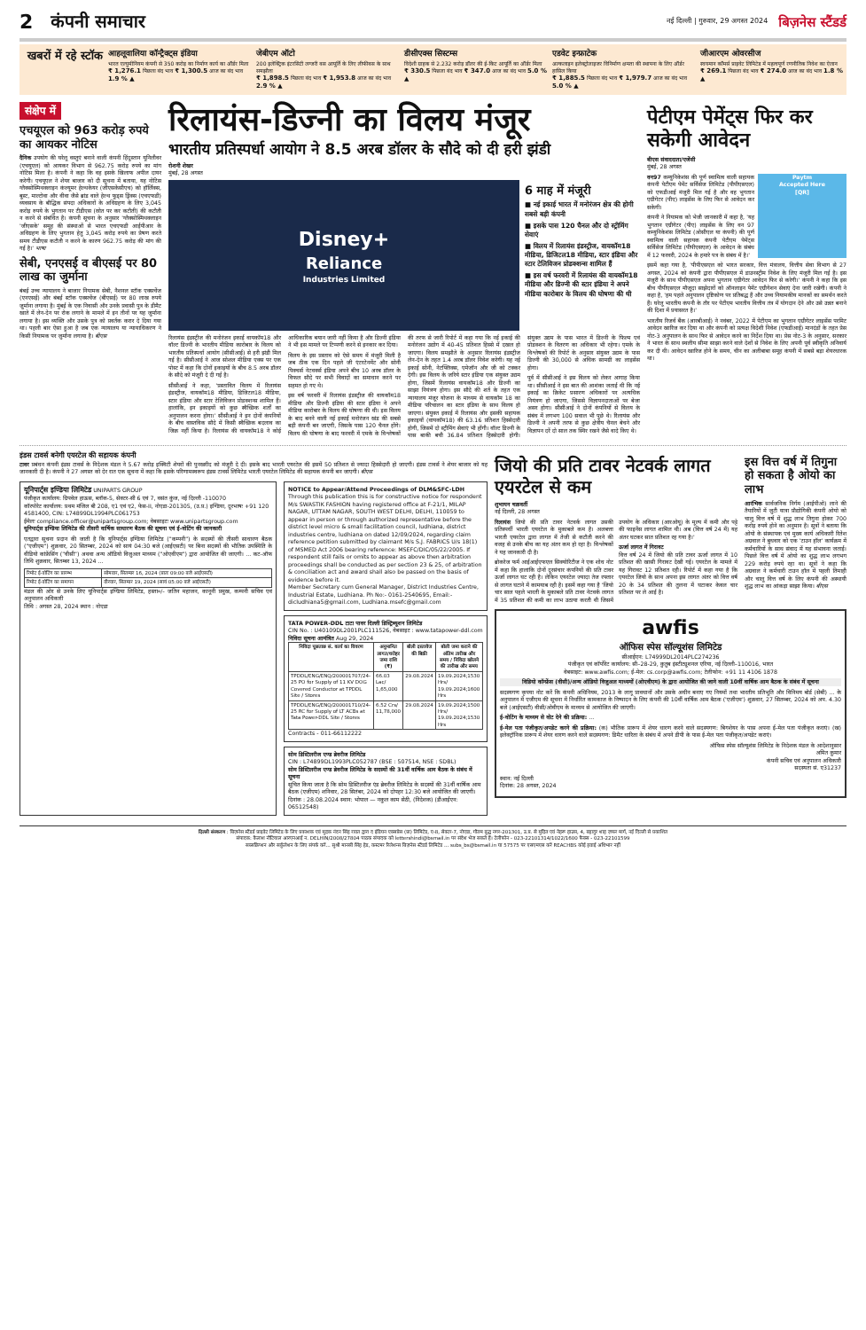2 कंपनी समाचार नई दिल्ली | गुरुवार, 29 अगस्त 2024 बिज़नेस स्टैंडर्ड
खबरों में रहे स्टॉक
आहलूवालिया कॉन्ट्रैक्ट्स इंडिया
भारत एल्युमीनियम कंपनी से 350 करोड़ का निर्माण कार्य का ऑर्डर मिला
₹ 1,276.1 पिछला बंद भाव ₹ 1,300.5 आज का बंद भाव 1.9 % ▲
जेबीएम ऑटो
200 इलेक्ट्रिक इंटरसिटी लग्जरी बस आपूर्ति के लिए लीफीबस के साथ समझौता
₹ 1,898.5 पिछला बंद भाव ₹ 1,953.8 आज का बंद भाव 2.9 % ▲
डीसीएक्स सिस्टम्स
विदेशी ग्राहक से 2.232 करोड़ डॉलर की ई-किट आपूर्ति का ऑर्डर मिला
₹ 330.5 पिछला बंद भाव ₹ 347.0 आज का बंद भाव 5.0 % ▲
एडवेट इन्फ्राटेक
अल्कलाइन इलेक्ट्रोलाइजर विनिर्माण क्षमता की स्थापना के लिए ऑर्डर हासिल किया
₹ 1,885.5 पिछला बंद भाव ₹ 1,979.7 आज का बंद भाव 5.0 % ▲
जीआरएम ओवरसीज
स्वयमान कॉमर्स प्राइवेट लिमिटेड में महत्वपूर्ण रणनीतिक निवेश का ऐलान
₹ 269.1 पिछला बंद भाव ₹ 274.0 आज का बंद भाव 1.8 % ▲
संक्षेप में
एचयूएल को 963 करोड़ रुपये का आयकर नोटिस
दैनिक उपयोग की घरेलू वस्तुएं बनाने वाली कंपनी हिंदुस्तान यूनिलीवर (एचयूएल) को आयकर विभाग से 962.75 करोड़ रुपये का मांग नोटिस मिला है। कंपनी ने कहा कि वह इसके खिलाफ अपील दायर करेगी। एचयूएल ने शेयर बाजार को दी सूचना में बताया, यह नोटिस ग्लैक्सोस्मिथक्लाइन कंज्यूमर हेल्थकेयर (जीएसकेसीएच) को हॉर्लिक्स, बूस्ट, माल्टोवा और वीवा जैसे ब्रांड वाले हेल्थ फूड्स ड्रिंक्स (एचएफडी) व्यवसाय के बौद्धिक संपदा अधिकारों के अधिग्रहण के लिए 3,045 करोड़ रुपये के भुगतान पर टीडीएस (स्रोत पर कर कटौती) की कटौती न करने से संबंधित है। कंपनी सूचना के अनुसार 'ग्लैक्सोस्मिथक्लाइन 'जीएसके' समूह की संस्थाओं से भारत एचएफडी आईपीआर के अधिग्रहण के लिए भुगतान हेतु 3,045 करोड़ रुपये का प्रेषण करते समय टीडीएस कटौती न करने के कारण 962.75 करोड़ की मांग की गई है।' भाषा
सेबी, एनएसई व बीएसई पर 80 लाख का जुर्माना
बंबई उच्च न्यायालय ने बाजार नियामक सेबी, नैशनल स्टॉक एक्सचेंज (एनएसई) और बंबई स्टॉक एक्सचेंज (बीएसई) पर 80 लाख रुपये जुर्माना लगाया है। मुंबई के एक निवासी और उनके प्रवासी पुत्र के डीमैट खाते में लेन-देन पर रोक लगाने के मामले में इन तीनों पर यह जुर्माना लगाया है। इस व्यक्ति और उसके पुत्र को प्रवर्तक करार दे दिया गया था। पहली बार ऐसा हुआ है जब एक न्यायालय या न्यायाधिकरण ने किसी नियामक पर जुर्माना लगाया है। बीएस
रिलायंस-डिज्नी का विलय मंजूर
भारतीय प्रतिस्पर्धा आयोग ने 8.5 अरब डॉलर के सौदे को दी हरी झंडी
रोशनी शेखर
मुंबई, 28 अगस्त
Disney+
Reliance
Industries Limited
6 माह में मंजूरी
■ नई इकाई भारत में मनोरंजन क्षेत्र की होगी सबसे बड़ी कंपनी
■ इसके पास 120 चैनल और दो स्ट्रीमिंग सेवाएं
■ विलय में रिलायंस इंडस्ट्रीज, वायकॉम18 मीडिया, डिजिटल18 मीडिया, स्टार इंडिया और स्टार टेलिविजन प्रोडक्शन्स शामिल हैं
■ इस वर्ष फरवरी में रिलायंस की वायकॉम18 मीडिया और डिज्नी की स्टार इंडिया ने अपने मीडिया कारोबार के विलय की घोषणा की थी
रिलायंस इंडस्ट्रीज की मनोरंजन इकाई वायकॉम18 और वॉल्ट डिज्नी के भारतीय मीडिया कारोबार के विलय को भारतीय प्रतिस्पर्धा आयोग (सीसीआई) से हरी झंडी मिल गई है। सीसीआई ने आज सोशल मीडिया एक्स पर एक पोस्ट में कहा कि दोनों इकाइयों के बीच 8.5 अरब डॉलर के सौदे को मंजूरी दे दी गई है।
सीसीआई ने कहा, 'प्रस्तावित विलय में रिलायंस इंडस्ट्रीज, वायकॉम18 मीडिया, डिजिटल18 मीडिया, स्टार इंडिया और स्टार टेलिविजन प्रोडक्शन्स शामिल हैं। हालांकि, इन इकाइयों को कुछ स्वैच्छिक शर्तों का अनुपालन करना होगा।' सीसीआई ने इन दोनों कंपनियों के बीच वास्तविक सौदे में किसी स्वैच्छिक बदलाव का जिक्र नहीं किया है। रिलायंस की वायकॉम18 ने कोई आधिकारिक बयान जारी नहीं किया है और डिज्नी इंडिया ने भी इस मामले पर टिप्पणी करने से इनकार कर दिया।
विलय के इस प्रस्ताव को ऐसे समय में मंजूरी मिली है जब ठीक एक दिन पहले जी एंटरटेनमेंट और सोनी पिक्चर्स नेटवर्क्स इंडिया अपने बीच 10 अरब डॉलर के विफल सौदे पर सभी विवादों का समाधान करने पर सहमत हो गए थे।
इस वर्ष फरवरी में रिलायंस इंडस्ट्रीज की वायकॉम18 मीडिया और डिज्नी इंडिया की स्टार इंडिया ने अपने मीडिया कारोबार के विलय की घोषणा की थी। इस विलय के बाद बनने वाली नई इकाई मनोरंजन खंड की सबसे बड़ी कंपनी बन जाएगी, जिसके पास 120 चैनल होंगे। विलय की घोषणा के बाद फरवरी में एमके के विश्लेषकों की तरफ से जारी रिपोर्ट में कहा गया कि नई इकाई की मनोरंजन उद्योग में 40-45 प्रतिशत हिस्से में दखल हो जाएगा। विलय समझौते के अनुसार रिलायंस इंडस्ट्रीज लेन-देन के तहत 1.4 अरब डॉलर निवेश करेगी। यह नई इकाई सोनी, नेटफ्लिक्स, एमेजॉन और जी को टक्कर देगी। इस विलय के जरिये स्टार इंडिया एक संयुक्त उद्यम होगा, जिसमें रिलायंस वायकॉम18 और डिज्नी का साझा नियंत्रण होगा। इस सौदे की शर्त के तहत एक न्यायालय मंजूर योजना के माध्यम से वायकॉम 18 का मीडिया परिचालन का स्टार इंडिया के साथ विलय हो जाएगा। संयुक्त इकाई में रिलायंस और इसकी सहायक इकाइयों (वायकॉम18) की 63.16 प्रतिशत हिस्सेदारी होगी, जिसमें दो स्ट्रीमिंग सेवाएं भी होंगी। वॉल्ट डिज्नी के पास बाकी बची 36.84 प्रतिशत हिस्सेदारी होगी। संयुक्त उद्यम के पास भारत में डिज्नी के फिल्म एवं प्रोडक्शन के वितरण का अधिकार भी रहेगा। एमके के विश्लेषकों की रिपोर्ट के अनुसार संयुक्त उद्यम के पास डिज्नी की 30,000 से अधिक सामग्री का लाइसेंस होगा।
पूर्व में सीसीआई ने इस विलय को लेकर आगाह किया था। सीसीआई ने इस बात की आशंका जताई थी कि नई इकाई का क्रिकेट प्रसारण अधिकारों पर अत्यधिक नियंत्रण हो जाएगा, जिससे विज्ञापनदाताओं पर बेजा असर होगा। सीसीआई ने दोनों कंपनियों से विलय के संबंध में लगभग 100 सवाल भी पूछे थे। रिलायंस और डिज्नी ने अपनी तरफ से कुछ क्षेत्रीय चैनल बेचने और विज्ञापन दरें दो साल तक स्थिर रखने जैसे वादे किए थे।
पेटीएम पेमेंट्स फिर कर सकेगी आवेदन
बीएस संवाददाता/एजेंसी
मुंबई, 28 अगस्त
Paytm
Accepted Here
[QR]
वन97 कम्युनिकेशंस की पूर्ण स्वामित्व वाली सहायक कंपनी पेटीएम पेमेंट सर्विसेज लिमिटेड (पीपीएसएल) को एफडीआई मंजूरी मिल गई है और वह भुगतान एग्रीगेटर (पीए) लाइसेंस के लिए फिर से आवेदन कर सकेगी।
कंपनी ने नियामक को भेजी जानकारी में कहा है, 'यह भुगतान एग्रीगेटर (पीए) लाइसेंस के लिए वन 97 कम्युनिकेशंस लिमिटेड (ओसीएल या कंपनी) की पूर्ण स्वामित्व वाली सहायक कंपनी पेटीएम पेमेंट्स सर्विसेज लिमिटेड (पीपीएसएल) के आवेदन के संबंध में 12 फरवरी, 2024 के हमारे पत्र के संबंध में है।'
इसमें कहा गया है, 'पीपीएसएल को भारत सरकार, वित्त मंत्रालय, वित्तीय सेवा विभाग से 27 अगस्त, 2024 को कंपनी द्वारा पीपीएसएल में डाउनस्ट्रीम निवेश के लिए मंजूरी मिल गई है। इस मंजूरी के साथ पीपीएसएल अपना भुगतान एग्रीगेटर आवेदन फिर से करेगी।' कंपनी ने कहा कि इस बीच पीपीएसएल मौजूदा साझेदारों को ऑनलाइन पेमेंट एग्रीगेशन सेवाएं देना जारी रखेगी। कंपनी ने कहा है, 'हम पहले अनुपालन दृष्टिकोण पर प्रतिबद्ध हैं और उच्च नियामकीय मानकों का समर्थन करते हैं। घरेलू भारतीय कंपनी के तौर पर पेटीएम भारतीय वित्तीय तंत्र में योगदान देने और उसे उन्नत बनाने की दिशा में प्रयासरत है।'
भारतीय रिजर्व बैंक (आरबीआई) ने नवंबर, 2022 में पेटीएम का भुगतान एग्रीगेटर लाइसेंस परमिट आवेदन खारिज कर दिया था और कंपनी को प्रत्यक्ष विदेशी निवेश (एफडीआई) मानदंडों के तहत प्रेस नोट-3 अनुपालन के साथ फिर से आवेदन करने का निर्देश दिया था। प्रेस नोट-3 के अनुसार, सरकार ने भारत के साथ स्थलीय सीमा साझा करने वाले देशों से निवेश के लिए अपनी पूर्व स्वीकृति अनिवार्य कर दी थी। आवेदन खारिज होने के समय, चीन का अलीबाबा समूह कंपनी में सबसे बड़ा शेयरधारक था।
इंडस टावर्स बनेगी एयरटेल की सहायक कंपनी
टावर प्रबंधन कंपनी इंडस टावर्स के निदेशक मंडल ने 5.67 करोड़ इक्विटी शेयरों की पुनखरीद को मंजूरी दे दी। इसके बाद भारती एयरटेल की इसमें 50 प्रतिशत से ज्यादा हिस्सेदारी हो जाएगी। इंडस टावर्स ने शेयर बाजार को यह जानकारी दी है। कंपनी ने 27 अगस्त को देर रात एक सूचना में कहा कि इसके परिणामस्वरूप इंडस टावर्स लिमिटेड भारती एयरटेल लिमिटेड की सहायक कंपनी बन जाएगी। बीएस
यूनिपार्ट्स इण्डिया लिमिटेड UNIPARTS GROUP
पंजीकृत कार्यालय: ग्रिपवेल हाऊस, ब्लॉक-5, सेक्टर-सी 6 एवं 7, वसंत कुंज, नई दिल्ली -110070
कॉरपोरेट कार्यालय: प्रथम मंजिल बी 208, ए1 एवं ए2, फेस-II, नोएडा-201305, (उ.प्र.) इण्डिया, दूरभाषः +91 120 4581400, CIN: L74899DL1994PLC061753
ईमेलः compliance.officer@unipartsgroup.com; वेबसाइटः www.unipartsgroup.com
यूनिपार्ट्स इण्डिया लिमिटेड की तीसरी वार्षिक साधारण बैठक की सूचना एवं ई-वोटिंग की जानकारी
एतद्वारा सूचना प्रदान की जाती है कि यूनिपार्ट्स इण्डिया लिमिटेड ("कम्पनी") के सदस्यों की तीसरी साधारण बैठक ("एजीएम") शुक्रवार, 20 सितम्बर, 2024 को सायं 04:30 बजे (आईएसटी) पर बिना सदस्यों की भौतिक उपस्थिति के वीडियो कांफ्रेंसिंग ("वीसी") अथवा अन्य ऑडियो विजुअल माध्यम ("ओएवीएम") द्वारा आयोजित की जाएगी। ... कट-ऑफ तिथि शुक्रवार, सितम्बर 13, 2024 ...
| रिमोट ई-वोटिंग का प्रारम्भ | सोमवार, सितम्बर 16, 2024 (प्रातः 09:00 बजे आईएसटी) |
| रिमोट ई-वोटिंग का समापन | वीरवार, सितम्बर 19, 2024 (सायं 05:00 बजे आईएसटी) |
मंडल की ओर से उनके लिए यूनिपार्ट्स इण्डिया लिमिटेड, हस्ता०/- जतिन महाजन, कानूनी प्रमुख, कम्पनी सचिव एवं अनुपालन अधिकारी
तिथि : अगस्त 28, 2024 स्थान : नोएडा
NOTICE to Appear/Attend Proceedings of DLM&SFC-LDH
Through this publication this is for constructive notice for respondent M/s SWASTIK FASHION having registered office at F-21/1, MILAP NAGAR, UTTAM NAGAR, SOUTH WEST DELHI, DELHI, 110059 to appear in person or through authorized representative before the district level micro & small facilitation council, ludhiana, district industries centre, ludhiana on dated 12/09/2024, regarding claim reference petition submitted by claimant M/s S.J. FABRICS U/s 18(1) of MSMED Act 2006 bearing reference: MSEFC/DIC/05/22/2005. If respondent still fails or omits to appear as above then arbitration proceedings shall be conducted as per section 23 & 25, of arbitration & conciliation act and award shall also be passed on the basis of evidence before it.
Member Secretary cum General Manager, District Industries Centre, Industrial Estate, Ludhiana. Ph No:- 0161-2540695, Email:-dicludhiana5@gmail.com, Ludhiana.msefc@gmail.com
TATA POWER-DDL टाटा पावर दिल्ली डिस्ट्रिब्यूशन लिमिटेड
CIN No. : U40109DL2001PLC111526, वेबसाइट : www.tatapower-ddl.com
निविदा सूचना आमंत्रित Aug 29, 2024
| निविदा पूछताछ सं. कार्य का विवरण | अनुमानित लागत/धरोहर जमा राशि (₹) | बोली दस्तावेज की बिक्री | बोली जमा कराने की अंतिम तारीख और समय / निविदा खोलने की तारीख और समय |
| --- | --- | --- | --- |
| TPDDL/ENG/ENQ/200001707/24-25 PO for Supply of 11 KV DOG Covered Conductor at TPDDL Site / Stores | 66.03 Lac/ 1,65,000 | 29.08.2024 | 19.09.2024;1530 Hrs/ 19.09.2024;1600 Hrs |
| TPDDL/ENG/ENQ/200001710/24-25 RC for Supply of LT ACBs at Tata Power-DDL Site / Stores | 6.52 Crs/ 11,78,000 | 29.08.2024 | 19.09.2024;1500 Hrs/ 19.09.2024;1530 Hrs |
Contracts - 011-66112222
सोम डिस्टिलरीज एण्ड ब्रेवरीज लिमिटेड
CIN : L74899DL1993PLC052787 (BSE : 507514, NSE : SDBL)
सोम डिस्टिलरीज एण्ड ब्रेवरीज लिमिटेड के सदस्यों की 31वीं वार्षिक आम बैठक के संबंध में सूचना
सूचित किया जाता है कि सोम डिस्टिलरीज एंड ब्रेवरीज लिमिटेड के सदस्यों की 31वीं वार्षिक आम बैठक (एजीएम) शनिवार, 28 सितंबर, 2024 को दोपहर 12:30 बजे आयोजित की जाएगी।
दिनांक : 28.08.2024 स्थान: भोपाल — नकुल काम सेठी, (निदेशक) (डीआईएन: 06512548)
जियो की प्रति टावर नेटवर्क लागत एयरटेल से कम
शुभायन चक्रवर्ती
नई दिल्ली, 28 अगस्त
रिलायंस जियो की प्रति टावर नेटवर्क लागत उसकी प्रतिस्पर्धी भारती एयरटेल के मुकाबले कम है। अलबत्ता भारती एयरटेल द्वारा लागत में तेजी से कटौती करने की वजह से उनके बीच का यह अंतर कम हो रहा है। विश्लेषकों ने यह जानकारी दी है।
ब्रोकरेज फर्म आईआईएफएल सिक्योरिटीज ने एक शोध नोट में कहा कि हालांकि दोनों दूरसंचार कंपनियों की प्रति टावर ऊर्जा लागत घट रही है। लेकिन एयरटेल ज्यादा तेज रफ्तार से लागत घटाने में कामयाब रही है। इसमें कहा गया है 'जियो चार साल पहले भारती के मुकाबले प्रति टावर नेटवर्क लागत में 35 प्रतिशत की कमी का लाभ उठाया करती थी जिसमें उपयोग के अधिकार (आरओयू) के मूल्य में कमी और पट्टे की फाइनेंस लागत शामिल थी। अब (वित्त वर्ष 24 में) यह अंतर घटकर सात प्रतिशत रह गया है।'
ऊर्जा लागत में गिरावट
वित्त वर्ष 24 में जियो की प्रति टावर ऊर्जा लागत में 10 प्रतिशत की खासी गिरावट देखी गई। एयरटेल के मामले में यह गिरावट 12 प्रतिशत रही। रिपोर्ट में कहा गया है कि एयरटेल जियो के साथ अपना इस लागत अंतर को वित्त वर्ष 20 के 34 प्रतिशत की तुलना में घटाकर केवल चार प्रतिशत पर ले आई है।
इस वित्त वर्ष में तिगुना हो सकता है ओयो का लाभ
आरंभिक सार्वजनिक निर्गम (आईपीओ) लाने की तैयारियों में जुटी यात्रा प्रौद्योगिकी कंपनी ओयो को चालू वित्त वर्ष में शुद्ध लाभ तिगुना होकर 700 करोड़ रुपये होने का अनुमान है। सूत्रों ने बताया कि ओयो के संस्थापक एवं मुख्य कार्य अधिकारी रितेश अग्रवाल ने बुधवार को एक 'टाउन हॉल' कार्यक्रम में कर्मचारियों के साथ संवाद में यह संभावना जताई। पिछले वित्त वर्ष में ओयो का शुद्ध लाभ लगभग 229 करोड़ रुपये रहा था। सूत्रों ने कहा कि अग्रवाल ने कर्मचारी टाउन हॉल में पहली तिमाही और चालू वित्त वर्ष के लिए कंपनी की अस्थायी शुद्ध लाभ का आंकड़ा साझा किया। बीएस
awfis
ऑफिस स्पेस सॉल्यूशंस लिमिटेड
सीआईएन: L74999DL2014PLC274236
पंजीकृत एवं कॉर्पोरेट कार्यालय: सी–28-29, कुतुब इंस्टीट्यूशनल एरिया, नई दिल्ली–110016, भारत
वेबसाइट: www.awfis.com; ई-मेल: cs.corp@awfis.com; टेलीफोन: +91 11 4106 1878
विडियो कॉन्फ्रेंस (वीसी)/अन्य ऑडियो विजुअल माध्यमों (ओएवीएम) के द्वारा आयोजित की जाने वाली 10वीं वार्षिक आम बैठक के संबंध में सूचना
सदस्यगण कृपया नोट करें कि कंपनी अधिनियम, 2013 के लागू प्रावधानों और उसके अधीन बनाए गए नियमों तथा भारतीय प्रतिभूति और विनिमय बोर्ड (सेबी) ... के अनुपालन में एजीएम की सूचना में निर्धारित कामकाज के निष्पादन के लिए कंपनी की 10वीं वार्षिक आम बैठक ('एजीएम') शुक्रवार, 27 सितम्बर, 2024 को अप. 4.30 बजे (आईएसटी) वीसी/ओवीएम के माध्यम से आयोजित की जाएगी।
ई-वोटिंग के माध्यम से वोट देने की प्रक्रिया: ...
ई-मेल पता पंजीकृत/अपडेट करने की प्रक्रिया: (क) भौतिक प्रारूप में शेयर धारण करने वाले सदस्यगण: बिगशेयर के पास अपना ई-मेल पता पंजीकृत कराएं। (ख) इलेक्ट्रॉनिक प्रारूप में शेयर धारण करने वाले सदस्यगण: डिमैट धारिता के संबंध में अपने डीपी के पास ई-मेल पता पंजीकृत/अपडेट कराएं।
ऑफिस स्पेस सॉल्यूशंस लिमिटेड के निदेशक मंडल के आदेशानुसार
अमित कुमार
कंपनी सचिव एवं अनुपालन अधिकारी
सदस्यता सं. ए31237
स्थान: नई दिल्ली
दिनांक: 28 अगस्त, 2024
दिल्ली संस्करण : बिज़नेस स्टैंडर्ड प्राइवेट लिमिटेड के लिए प्रकाशक एवं मुद्रक नंदन सिंह रावत द्वारा द इंडियन एक्सप्रेस (प्रा) लिमिटेड, ए-8, सेक्टर-7, नोएडा, गौतम बुद्ध नगर-201301, उ.प्र. से मुद्रित एवं नेहरू हाउस, 4, बहादुर शाह ज़फर मार्ग, नई दिल्ली से प्रकाशित
संपादक: कैलाश नौटियाल आरएनआई न. DELHIN/2008/27804 पाठक संपादक को lettershindi@bsmail.in पर संदेश भेज सकते हैं। टेलीफोन - 023-22101314/1022/1600 फैक्स - 023-22101599
सब्सक्रिप्शन और सर्कुलेशन के लिए संपर्क करें... सुश्री मानसी सिंह हेड, कस्टमर रिलेशन्स बिज़नेस स्टैंडर्ड लिमिटेड ... subs_bs@bsmail.in या 57575 पर एसएमएस करें REACHBS कोई हवाई अधिभार नहीं